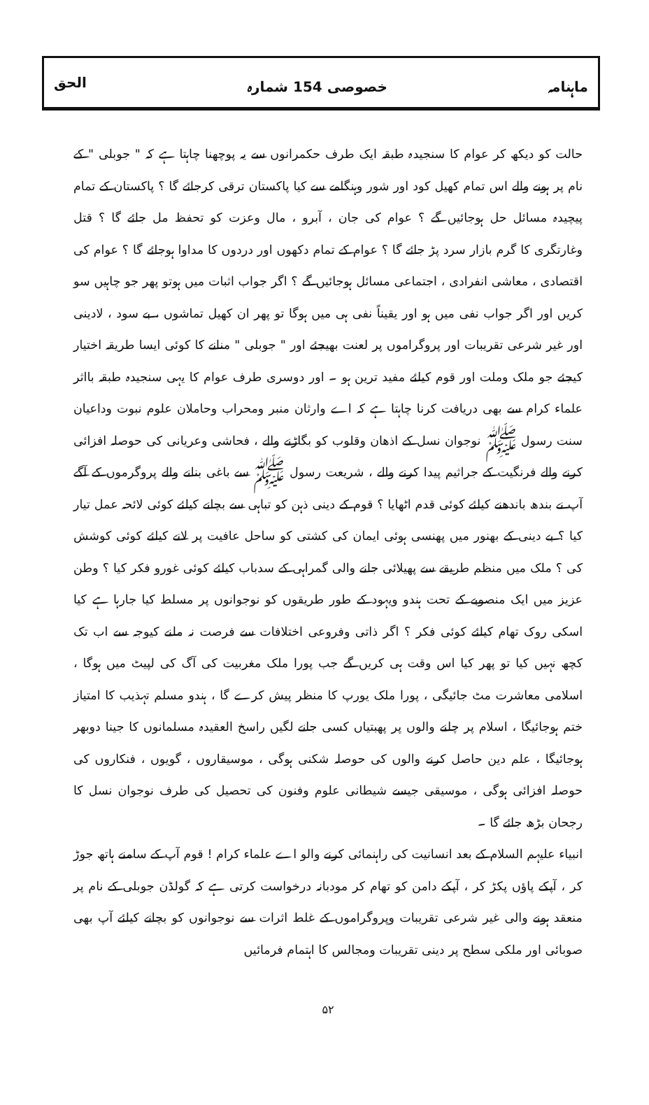ماہنامہ خصوصی 154 شمارہ الحق
حالت کو دیکھ کر عوام کا سنجیدہ طبقہ ایک طرف حکمرانوں سے یہ پوچھنا چاہتا ہے کہ " جوبلی " کے نام پر ہونے والے اس تمام کھیل کود اور شور وہنگامے سے کیا پاکستان ترقی کرجائے گا ؟ پاکستان کے تمام پیچیدہ مسائل حل ہوجائیں گے ؟ عوام کی جان ، آبرو ، مال وعزت کو تحفظ مل جائے گا ؟ قتل وغارتگری کا گرم بازار سرد پڑ جائے گا ؟ عوام کے تمام دکھوں اور دردوں کا مداوا ہوجائے گا ؟ عوام کی اقتصادی ، معاشی انفرادی ، اجتماعی مسائل ہوجائیں گے ؟ اگر جواب اثبات میں ہوتو پھر جو چاہیں سو کریں اور اگر جواب نفی میں ہو اور یقیناً نفی ہی میں ہوگا تو پھر ان کھیل تماشوں ، بے سود ، لادینی اور غیر شرعی تقریبات اور پروگراموں پر لعنت بھیجئے اور " جوبلی " منانے کا کوئی ایسا طریقہ اختیار کیجئے جو ملک وملت اور قوم کیلئے مفید ترین ہو ۔ اور دوسری طرف عوام کا یہی سنجیدہ طبقہ بااثر علماء کرام سے بھی دریافت کرنا چاہتا ہے کہ اے وارثان منبر ومحراب وحاملان علوم نبوت وداعیان سنت رسول ﷺ نوجوان نسل کے اذھان وقلوب کو بگاڑنے والے ، فحاشی وعریانی کی حوصلہ افزائی کرنے والے فرنگیت کے جراثیم پیدا کرنے والے ، شریعت رسول ﷺ سے باغی بنانے والے پروگرموں کے آگے آپ نے بندھ باندھنے کیلئے کوئی قدم اٹھایا ؟ قوم کے دینی ذہن کو تباہی سے بچانے کیلئے کوئی لائحہ عمل تیار کیا ؟ بے دینی کے بھنور میں پھنسی ہوئی ایمان کی کشتی کو ساحل عافیت پر لانے کیلئے کوئی کوشش کی ؟ ملک میں منظم طریقے سے پھیلائی جانے والی گمراہی کے سدباب کیلئے کوئی غورو فکر کیا ؟ وطن عزیز میں ایک منصوبے کے تحت ہندو ویہود کے طور طریقوں کو نوجوانوں پر مسلط کیا جارہا ہے کیا اسکی روک تھام کیلئے کوئی فکر ؟ اگر ذاتی وفروعی اختلافات سے فرصت نہ ملنے کیوجہ سے اب تک کچھ نہیں کیا تو پھر کیا اس وقت ہی کریں گے جب پورا ملک مغربیت کی آگ کی لپیٹ میں ہوگا ، اسلامی معاشرت مٹ جائیگی ، پورا ملک یورپ کا منظر پیش کرے گا ، ہندو مسلم تہذیب کا امتیاز ختم ہوجائیگا ، اسلام پر چلنے والوں پر پھبتیاں کسی جانے لگیں راسخ العقیدہ مسلمانوں کا جینا دوبھر ہوجائیگا ، علم دین حاصل کرنے والوں کی حوصلہ شکنی ہوگی ، موسیقاروں ، گویوں ، فنکاروں کی حوصلہ افزائی ہوگی ، موسیقی جیسے شیطانی علوم وفنون کی تحصیل کی طرف نوجوان نسل کا رجحان بڑھ جائے گا ۔
انبیاء علیہم السلام کے بعد انسانیت کی راہنمائی کرنے والو اے علماء کرام ! قوم آپ کے سامنے ہاتھ جوڑ کر ، آپکے پاؤں پکڑ کر ، آپکے دامن کو تھام کر مودبانہ درخواست کرتی ہے کہ گولڈن جوبلی کے نام پر منعقد ہونے والی غیر شرعی تقریبات وپروگراموں کے غلط اثرات سے نوجوانوں کو بچانے کیلئے آپ بھی صوبائی اور ملکی سطح پر دینی تقریبات ومجالس کا اہتمام فرمائیں
۵۲